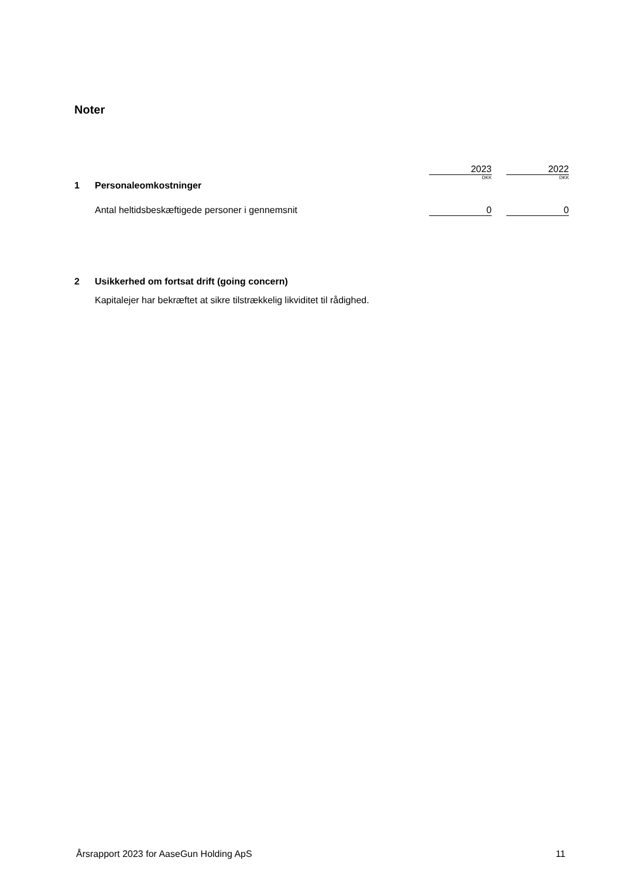Noter
| | | 2023 | | 2022 |
| | | DKK | | DKK |
| 1 | Personaleomkostninger | | | |
| | Antal heltidsbeskæftigede personer i gennemsnit | 0 | | 0 |
2 Usikkerhed om fortsat drift (going concern)
Kapitalejer har bekræftet at sikre tilstrækkelig likviditet til rådighed.
Årsrapport 2023 for AaseGun Holding ApS 11